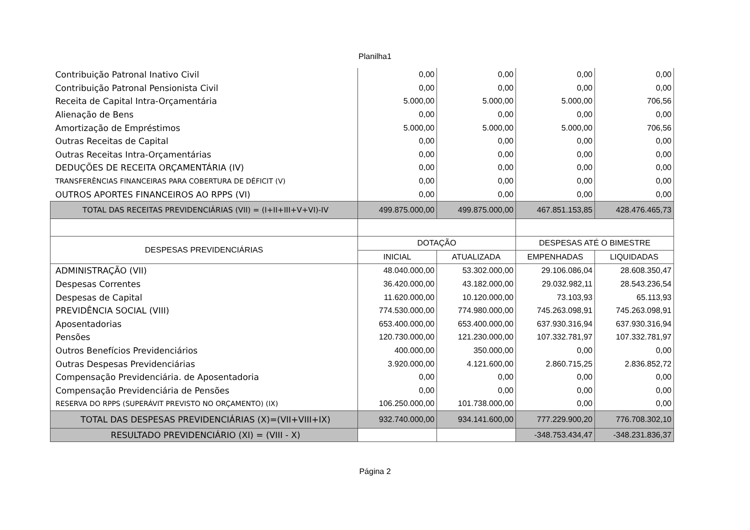Planilha1
| Contribuição Patronal Inativo Civil | 0,00 | 0,00 | 0,00 | 0,00 |
| Contribuição Patronal Pensionista Civil | 0,00 | 0,00 | 0,00 | 0,00 |
| Receita de Capital Intra-Orçamentária | 5.000,00 | 5.000,00 | 5.000,00 | 706,56 |
| Alienação de Bens | 0,00 | 0,00 | 0,00 | 0,00 |
| Amortização de Empréstimos | 5.000,00 | 5.000,00 | 5.000,00 | 706,56 |
| Outras Receitas de Capital | 0,00 | 0,00 | 0,00 | 0,00 |
| Outras Receitas Intra-Orçamentárias | 0,00 | 0,00 | 0,00 | 0,00 |
| DEDUÇÕES DE RECEITA ORÇAMENTÁRIA (IV) | 0,00 | 0,00 | 0,00 | 0,00 |
| TRANSFERÊNCIAS FINANCEIRAS PARA COBERTURA DE DÉFICIT (V) | 0,00 | 0,00 | 0,00 | 0,00 |
| OUTROS APORTES FINANCEIROS AO RPPS (VI) | 0,00 | 0,00 | 0,00 | 0,00 |
| TOTAL DAS RECEITAS PREVIDENCIÁRIAS (VII) = (I+II+III+V+VI)-IV | 499.875.000,00 | 499.875.000,00 | 467.851.153,85 | 428.476.465,73 |
| DESPESAS PREVIDENCIÁRIAS | DOTAÇÃO | | DESPESAS ATÉ O BIMESTRE | |
| | INICIAL | ATUALIZADA | EMPENHADAS | LIQUIDADAS |
| ADMINISTRAÇÃO (VII) | 48.040.000,00 | 53.302.000,00 | 29.106.086,04 | 28.608.350,47 |
| Despesas Correntes | 36.420.000,00 | 43.182.000,00 | 29.032.982,11 | 28.543.236,54 |
| Despesas de Capital | 11.620.000,00 | 10.120.000,00 | 73.103,93 | 65.113,93 |
| PREVIDÊNCIA SOCIAL (VIII) | 774.530.000,00 | 774.980.000,00 | 745.263.098,91 | 745.263.098,91 |
| Aposentadorias | 653.400.000,00 | 653.400.000,00 | 637.930.316,94 | 637.930.316,94 |
| Pensões | 120.730.000,00 | 121.230.000,00 | 107.332.781,97 | 107.332.781,97 |
| Outros Benefícios Previdenciários | 400.000,00 | 350.000,00 | 0,00 | 0,00 |
| Outras Despesas Previdenciárias | 3.920.000,00 | 4.121.600,00 | 2.860.715,25 | 2.836.852,72 |
| Compensação Previdenciária. de Aposentadoria | 0,00 | 0,00 | 0,00 | 0,00 |
| Compensação Previdenciária de Pensões | 0,00 | 0,00 | 0,00 | 0,00 |
| RESERVA DO RPPS (SUPERÁVIT PREVISTO NO ORÇAMENTO) (IX) | 106.250.000,00 | 101.738.000,00 | 0,00 | 0,00 |
| TOTAL DAS DESPESAS PREVIDENCIÁRIAS (X)=(VII+VIII+IX) | 932.740.000,00 | 934.141.600,00 | 777.229.900,20 | 776.708.302,10 |
| RESULTADO PREVIDENCIÁRIO (XI) = (VIII - X) | | | -348.753.434,47 | -348.231.836,37 |
Página 2